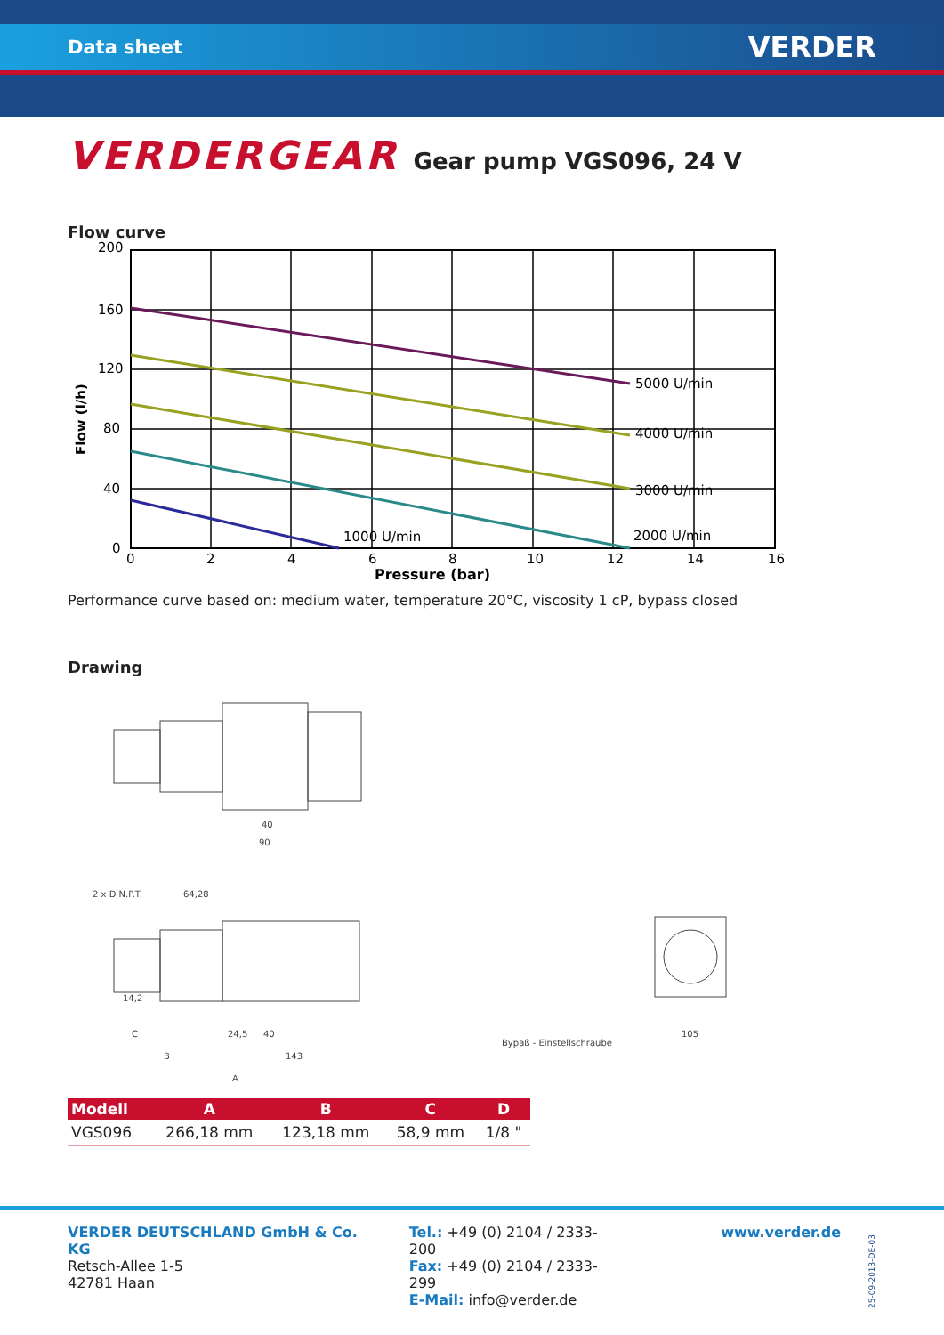Data sheet VERDER
VERDERGEAR Gear pump VGS096, 24 V
Flow curve
200
160
120
80
40
0
Flow (l/h)
5000 U/min
4000 U/min
3000 U/min
2000 U/min
1000 U/min
0
2
4
6
8
10
12
14
16
Pressure (bar)
Performance curve based on: medium water, temperature 20°C, viscosity 1 cP, bypass closed
Drawing
90
40
64,28
2 x D N.P.T.
14,2
24,5
40
C
B
143
A
105
Bypaß - Einstellschraube
| Modell | A | B | C | D |
| --- | --- | --- | --- | --- |
| VGS096 | 266,18 mm | 123,18 mm | 58,9 mm | 1/8 " |
VERDER DEUTSCHLAND GmbH & Co. KG
Retsch-Allee 1-5
42781 Haan
Tel.: +49 (0) 2104 / 2333-200
Fax: +49 (0) 2104 / 2333-299
E-Mail: info@verder.de
www.verder.de
25-09-2013-DE-03